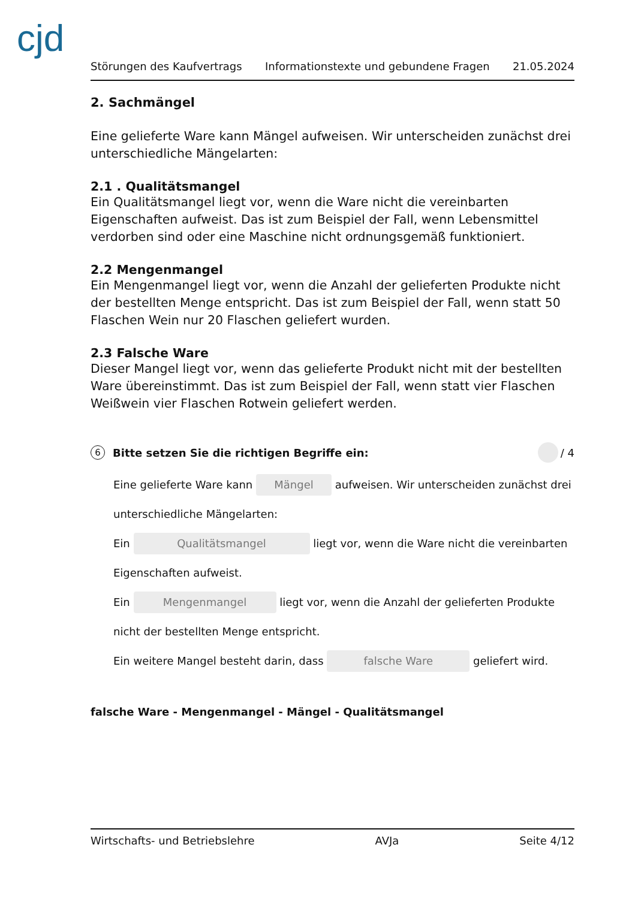cjd
Störungen des Kaufvertrags Informationstexte und gebundene Fragen 21.05.2024
2. Sachmängel
Eine gelieferte Ware kann Mängel aufweisen. Wir unterscheiden zunächst drei unterschiedliche Mängelarten:
2.1 . Qualitätsmangel
Ein Qualitätsmangel liegt vor, wenn die Ware nicht die vereinbarten Eigenschaften aufweist. Das ist zum Beispiel der Fall, wenn Lebensmittel verdorben sind oder eine Maschine nicht ordnungsgemäß funktioniert.
2.2 Mengenmangel
Ein Mengenmangel liegt vor, wenn die Anzahl der gelieferten Produkte nicht der bestellten Menge entspricht. Das ist zum Beispiel der Fall, wenn statt 50 Flaschen Wein nur 20 Flaschen geliefert wurden.
2.3 Falsche Ware
Dieser Mangel liegt vor, wenn das gelieferte Produkt nicht mit der bestellten Ware übereinstimmt. Das ist zum Beispiel der Fall, wenn statt vier Flaschen Weißwein vier Flaschen Rotwein geliefert werden.
6 Bitte setzen Sie die richtigen Begriffe ein: / 4
Eine gelieferte Ware kann Mängel aufweisen. Wir unterscheiden zunächst drei unterschiedliche Mängelarten:
Ein Qualitätsmangel liegt vor, wenn die Ware nicht die vereinbarten Eigenschaften aufweist.
Ein Mengenmangel liegt vor, wenn die Anzahl der gelieferten Produkte nicht der bestellten Menge entspricht.
Ein weitere Mangel besteht darin, dass falsche Ware geliefert wird.
falsche Ware - Mengenmangel - Mängel - Qualitätsmangel
Wirtschafts- und Betriebslehre AVJa Seite 4/12